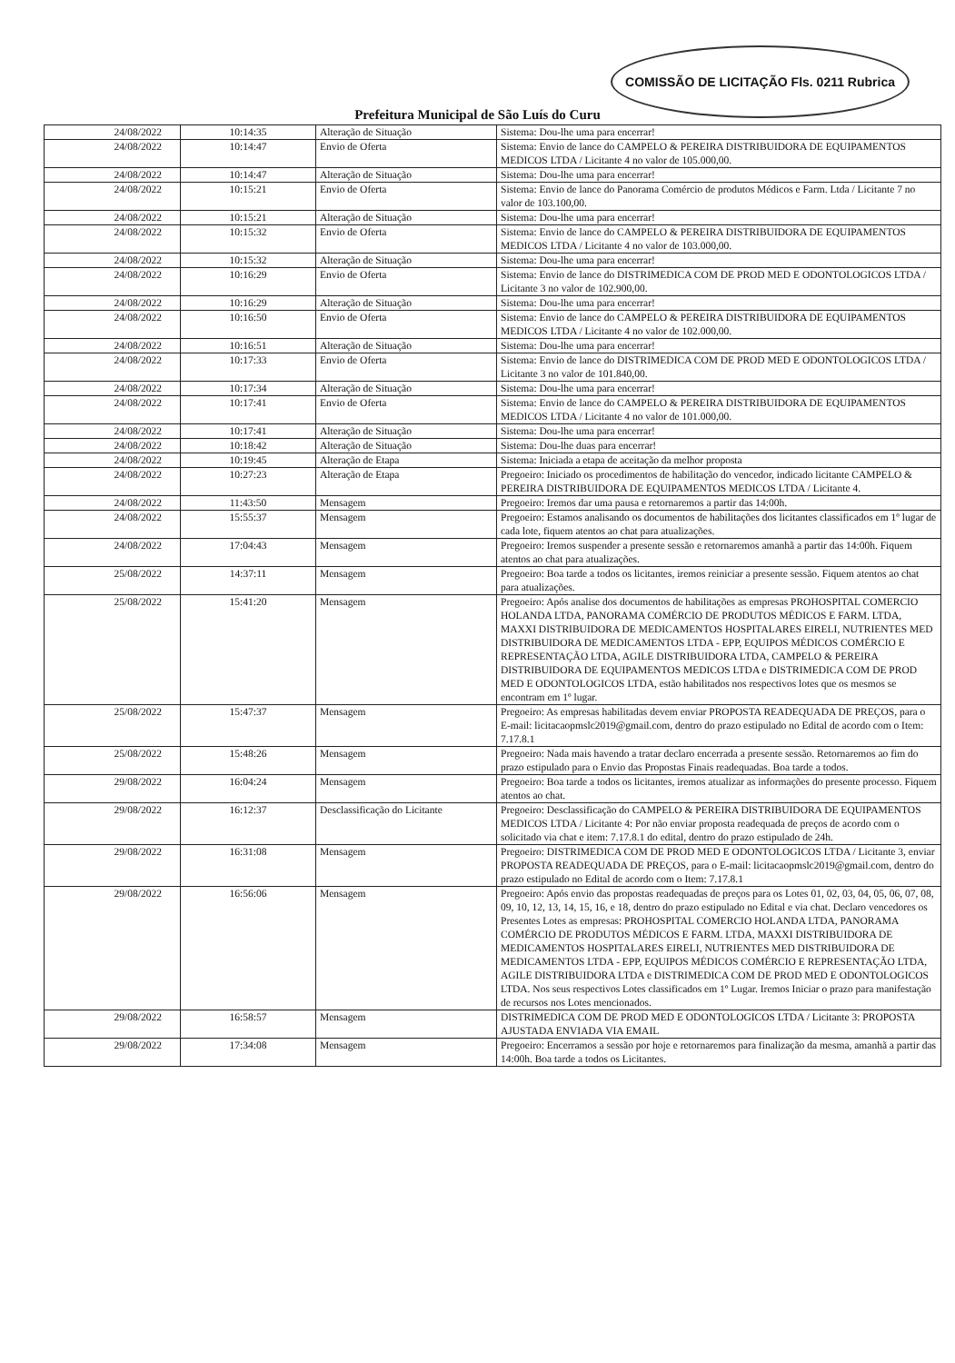COMISSÃO DE LICITAÇÃO Fls. 0211 Rubrica
Prefeitura Municipal de São Luís do Curu
| 24/08/2022 | 10:14:35 | Alteração de Situação | Sistema: Dou-lhe uma para encerrar! |
| 24/08/2022 | 10:14:47 | Envio de Oferta | Sistema: Envio de lance do CAMPELO & PEREIRA DISTRIBUIDORA DE EQUIPAMENTOS MEDICOS LTDA / Licitante 4 no valor de 105.000,00. |
| 24/08/2022 | 10:14:47 | Alteração de Situação | Sistema: Dou-lhe uma para encerrar! |
| 24/08/2022 | 10:15:21 | Envio de Oferta | Sistema: Envio de lance do Panorama Comércio de produtos Médicos e Farm. Ltda / Licitante 7 no valor de 103.100,00. |
| 24/08/2022 | 10:15:21 | Alteração de Situação | Sistema: Dou-lhe uma para encerrar! |
| 24/08/2022 | 10:15:32 | Envio de Oferta | Sistema: Envio de lance do CAMPELO & PEREIRA DISTRIBUIDORA DE EQUIPAMENTOS MEDICOS LTDA / Licitante 4 no valor de 103.000,00. |
| 24/08/2022 | 10:15:32 | Alteração de Situação | Sistema: Dou-lhe uma para encerrar! |
| 24/08/2022 | 10:16:29 | Envio de Oferta | Sistema: Envio de lance do DISTRIMEDICA COM DE PROD MED E ODONTOLOGICOS LTDA / Licitante 3 no valor de 102.900,00. |
| 24/08/2022 | 10:16:29 | Alteração de Situação | Sistema: Dou-lhe uma para encerrar! |
| 24/08/2022 | 10:16:50 | Envio de Oferta | Sistema: Envio de lance do CAMPELO & PEREIRA DISTRIBUIDORA DE EQUIPAMENTOS MEDICOS LTDA / Licitante 4 no valor de 102.000,00. |
| 24/08/2022 | 10:16:51 | Alteração de Situação | Sistema: Dou-lhe uma para encerrar! |
| 24/08/2022 | 10:17:33 | Envio de Oferta | Sistema: Envio de lance do DISTRIMEDICA COM DE PROD MED E ODONTOLOGICOS LTDA / Licitante 3 no valor de 101.840,00. |
| 24/08/2022 | 10:17:34 | Alteração de Situação | Sistema: Dou-lhe uma para encerrar! |
| 24/08/2022 | 10:17:41 | Envio de Oferta | Sistema: Envio de lance do CAMPELO & PEREIRA DISTRIBUIDORA DE EQUIPAMENTOS MEDICOS LTDA / Licitante 4 no valor de 101.000,00. |
| 24/08/2022 | 10:17:41 | Alteração de Situação | Sistema: Dou-lhe uma para encerrar! |
| 24/08/2022 | 10:18:42 | Alteração de Situação | Sistema: Dou-lhe duas para encerrar! |
| 24/08/2022 | 10:19:45 | Alteração de Etapa | Sistema: Iniciada a etapa de aceitação da melhor proposta |
| 24/08/2022 | 10:27:23 | Alteração de Etapa | Pregoeiro: Iniciado os procedimentos de habilitação do vencedor, indicado licitante CAMPELO & PEREIRA DISTRIBUIDORA DE EQUIPAMENTOS MEDICOS LTDA / Licitante 4. |
| 24/08/2022 | 11:43:50 | Mensagem | Pregoeiro: Iremos dar uma pausa e retornaremos a partir das 14:00h. |
| 24/08/2022 | 15:55:37 | Mensagem | Pregoeiro: Estamos analisando os documentos de habilitações dos licitantes classificados em 1º lugar de cada lote, fiquem atentos ao chat para atualizações. |
| 24/08/2022 | 17:04:43 | Mensagem | Pregoeiro: Iremos suspender a presente sessão e retornaremos amanhã a partir das 14:00h. Fiquem atentos ao chat para atualizações. |
| 25/08/2022 | 14:37:11 | Mensagem | Pregoeiro: Boa tarde a todos os licitantes, iremos reiniciar a presente sessão. Fiquem atentos ao chat para atualizações. |
| 25/08/2022 | 15:41:20 | Mensagem | Pregoeiro: Após analise dos documentos de habilitações as empresas PROHOSPITAL COMERCIO HOLANDA LTDA, PANORAMA COMÉRCIO DE PRODUTOS MÉDICOS E FARM. LTDA, MAXXI DISTRIBUIDORA DE MEDICAMENTOS HOSPITALARES EIRELI, NUTRIENTES MED DISTRIBUIDORA DE MEDICAMENTOS LTDA - EPP, EQUIPOS MÉDICOS COMÉRCIO E REPRESENTAÇÃO LTDA, AGILE DISTRIBUIDORA LTDA, CAMPELO & PEREIRA DISTRIBUIDORA DE EQUIPAMENTOS MEDICOS LTDA e DISTRIMEDICA COM DE PROD MED E ODONTOLOGICOS LTDA, estão habilitados nos respectivos lotes que os mesmos se encontram em 1º lugar. |
| 25/08/2022 | 15:47:37 | Mensagem | Pregoeiro: As empresas habilitadas devem enviar PROPOSTA READEQUADA DE PREÇOS, para o E-mail: licitacaopmslc2019@gmail.com, dentro do prazo estipulado no Edital de acordo com o Item: 7.17.8.1 |
| 25/08/2022 | 15:48:26 | Mensagem | Pregoeiro: Nada mais havendo a tratar declaro encerrada a presente sessão. Retornaremos ao fim do prazo estipulado para o Envio das Propostas Finais readequadas. Boa tarde a todos. |
| 29/08/2022 | 16:04:24 | Mensagem | Pregoeiro: Boa tarde a todos os licitantes, iremos atualizar as informações do presente processo. Fiquem atentos ao chat. |
| 29/08/2022 | 16:12:37 | Desclassificação do Licitante | Pregoeiro: Desclassificação do CAMPELO & PEREIRA DISTRIBUIDORA DE EQUIPAMENTOS MEDICOS LTDA / Licitante 4: Por não enviar proposta readequada de preços de acordo com o solicitado via chat e item: 7.17.8.1 do edital, dentro do prazo estipulado de 24h. |
| 29/08/2022 | 16:31:08 | Mensagem | Pregoeiro: DISTRIMEDICA COM DE PROD MED E ODONTOLOGICOS LTDA / Licitante 3, enviar PROPOSTA READEQUADA DE PREÇOS, para o E-mail: licitacaopmslc2019@gmail.com, dentro do prazo estipulado no Edital de acordo com o Item: 7.17.8.1 |
| 29/08/2022 | 16:56:06 | Mensagem | Pregoeiro: Após envio das propostas readequadas de preços para os Lotes 01, 02, 03, 04, 05, 06, 07, 08, 09, 10, 12, 13, 14, 15, 16, e 18, dentro do prazo estipulado no Edital e via chat. Declaro vencedores os Presentes Lotes as empresas: PROHOSPITAL COMERCIO HOLANDA LTDA, PANORAMA COMÉRCIO DE PRODUTOS MÉDICOS E FARM. LTDA, MAXXI DISTRIBUIDORA DE MEDICAMENTOS HOSPITALARES EIRELI, NUTRIENTES MED DISTRIBUIDORA DE MEDICAMENTOS LTDA - EPP, EQUIPOS MÉDICOS COMÉRCIO E REPRESENTAÇÃO LTDA, AGILE DISTRIBUIDORA LTDA e DISTRIMEDICA COM DE PROD MED E ODONTOLOGICOS LTDA. Nos seus respectivos Lotes classificados em 1º Lugar. Iremos Iniciar o prazo para manifestação de recursos nos Lotes mencionados. |
| 29/08/2022 | 16:58:57 | Mensagem | DISTRIMEDICA COM DE PROD MED E ODONTOLOGICOS LTDA / Licitante 3: PROPOSTA AJUSTADA ENVIADA VIA EMAIL |
| 29/08/2022 | 17:34:08 | Mensagem | Pregoeiro: Encerramos a sessão por hoje e retornaremos para finalização da mesma, amanhã a partir das 14:00h. Boa tarde a todos os Licitantes. |